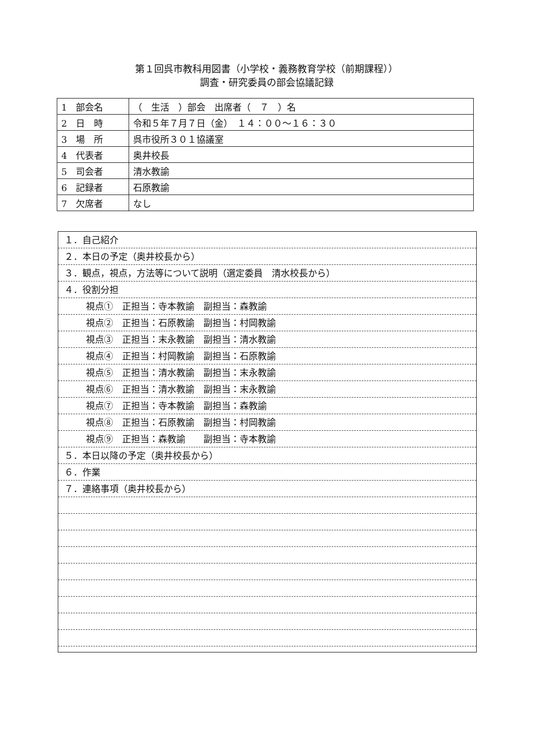第１回呉市教科用図書（小学校・義務教育学校（前期課程））
調査・研究委員の部会協議記録
| 1 部会名 | （ 生活 ）部会 出席者（ ７ ）名 |
| 2 日 時 | 令和５年７月７日（金） １４：００～１６：３０ |
| 3 場 所 | 呉市役所３０１協議室 |
| 4 代表者 | 奥井校長 |
| 5 司会者 | 清水教諭 |
| 6 記録者 | 石原教諭 |
| 7 欠席者 | なし |
１．自己紹介
２．本日の予定（奥井校長から）
３．観点，視点，方法等について説明（選定委員　清水校長から）
４．役割分担
視点①　正担当：寺本教諭　副担当：森教諭
視点②　正担当：石原教諭　副担当：村岡教諭
視点③　正担当：末永教諭　副担当：清水教諭
視点④　正担当：村岡教諭　副担当：石原教諭
視点⑤　正担当：清水教諭　副担当：末永教諭
視点⑥　正担当：清水教諭　副担当：末永教諭
視点⑦　正担当：寺本教諭　副担当：森教諭
視点⑧　正担当：石原教諭　副担当：村岡教諭
視点⑨　正担当：森教諭　　副担当：寺本教諭
５．本日以降の予定（奥井校長から）
６．作業
７．連絡事項（奥井校長から）